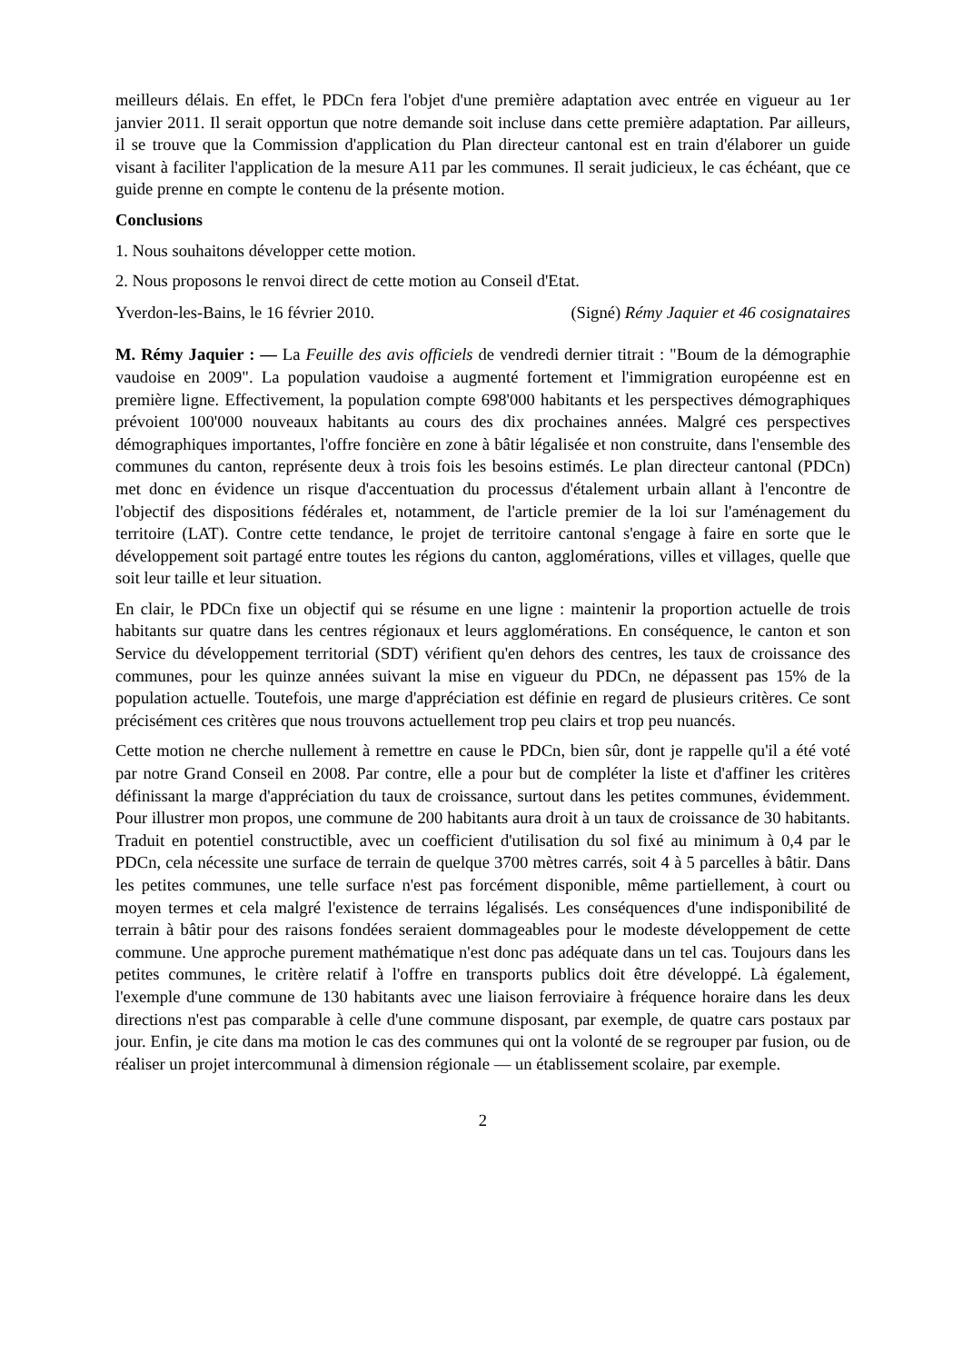meilleurs délais. En effet, le PDCn fera l'objet d'une première adaptation avec entrée en vigueur au 1er janvier 2011. Il serait opportun que notre demande soit incluse dans cette première adaptation. Par ailleurs, il se trouve que la Commission d'application du Plan directeur cantonal est en train d'élaborer un guide visant à faciliter l'application de la mesure A11 par les communes. Il serait judicieux, le cas échéant, que ce guide prenne en compte le contenu de la présente motion.
Conclusions
1. Nous souhaitons développer cette motion.
2. Nous proposons le renvoi direct de cette motion au Conseil d'Etat.
Yverdon-les-Bains, le 16 février 2010. (Signé) Rémy Jaquier et 46 cosignataires
M. Rémy Jaquier : — La Feuille des avis officiels de vendredi dernier titrait : "Boum de la démographie vaudoise en 2009". La population vaudoise a augmenté fortement et l'immigration européenne est en première ligne. Effectivement, la population compte 698'000 habitants et les perspectives démographiques prévoient 100'000 nouveaux habitants au cours des dix prochaines années. Malgré ces perspectives démographiques importantes, l'offre foncière en zone à bâtir légalisée et non construite, dans l'ensemble des communes du canton, représente deux à trois fois les besoins estimés. Le plan directeur cantonal (PDCn) met donc en évidence un risque d'accentuation du processus d'étalement urbain allant à l'encontre de l'objectif des dispositions fédérales et, notamment, de l'article premier de la loi sur l'aménagement du territoire (LAT). Contre cette tendance, le projet de territoire cantonal s'engage à faire en sorte que le développement soit partagé entre toutes les régions du canton, agglomérations, villes et villages, quelle que soit leur taille et leur situation.
En clair, le PDCn fixe un objectif qui se résume en une ligne : maintenir la proportion actuelle de trois habitants sur quatre dans les centres régionaux et leurs agglomérations. En conséquence, le canton et son Service du développement territorial (SDT) vérifient qu'en dehors des centres, les taux de croissance des communes, pour les quinze années suivant la mise en vigueur du PDCn, ne dépassent pas 15% de la population actuelle. Toutefois, une marge d'appréciation est définie en regard de plusieurs critères. Ce sont précisément ces critères que nous trouvons actuellement trop peu clairs et trop peu nuancés.
Cette motion ne cherche nullement à remettre en cause le PDCn, bien sûr, dont je rappelle qu'il a été voté par notre Grand Conseil en 2008. Par contre, elle a pour but de compléter la liste et d'affiner les critères définissant la marge d'appréciation du taux de croissance, surtout dans les petites communes, évidemment. Pour illustrer mon propos, une commune de 200 habitants aura droit à un taux de croissance de 30 habitants. Traduit en potentiel constructible, avec un coefficient d'utilisation du sol fixé au minimum à 0,4 par le PDCn, cela nécessite une surface de terrain de quelque 3700 mètres carrés, soit 4 à 5 parcelles à bâtir. Dans les petites communes, une telle surface n'est pas forcément disponible, même partiellement, à court ou moyen termes et cela malgré l'existence de terrains légalisés. Les conséquences d'une indisponibilité de terrain à bâtir pour des raisons fondées seraient dommageables pour le modeste développement de cette commune. Une approche purement mathématique n'est donc pas adéquate dans un tel cas. Toujours dans les petites communes, le critère relatif à l'offre en transports publics doit être développé. Là également, l'exemple d'une commune de 130 habitants avec une liaison ferroviaire à fréquence horaire dans les deux directions n'est pas comparable à celle d'une commune disposant, par exemple, de quatre cars postaux par jour. Enfin, je cite dans ma motion le cas des communes qui ont la volonté de se regrouper par fusion, ou de réaliser un projet intercommunal à dimension régionale — un établissement scolaire, par exemple.
2